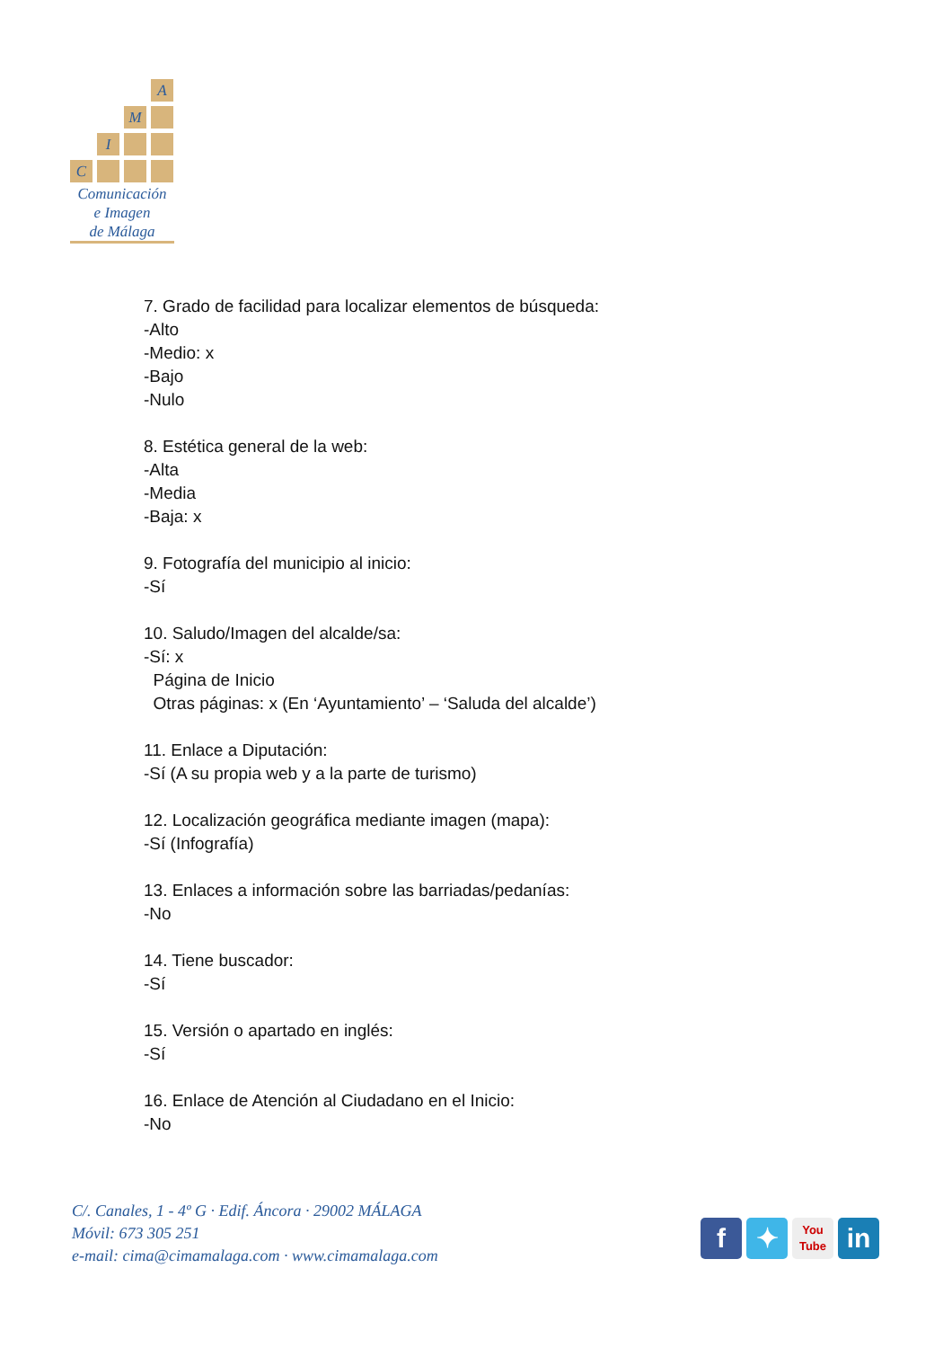A
M
I
C
Comunicación
e Imagen
de Málaga
7. Grado de facilidad para localizar elementos de búsqueda:
-Alto
-Medio: x
-Bajo
-Nulo
8. Estética general de la web:
-Alta
-Media
-Baja: x
9. Fotografía del municipio al inicio:
-Sí
10. Saludo/Imagen del alcalde/sa:
-Sí: x
Página de Inicio
Otras páginas: x (En ‘Ayuntamiento’ – ‘Saluda del alcalde’)
11. Enlace a Diputación:
-Sí (A su propia web y a la parte de turismo)
12. Localización geográfica mediante imagen (mapa):
-Sí (Infografía)
13. Enlaces a información sobre las barriadas/pedanías:
-No
14. Tiene buscador:
-Sí
15. Versión o apartado en inglés:
-Sí
16. Enlace de Atención al Ciudadano en el Inicio:
-No
C/. Canales, 1 - 4º G · Edif. Áncora · 29002 MÁLAGA
Móvil: 673 305 251
e-mail: cima@cimamalaga.com · www.cimamalaga.com
f ✦
You
Tube
in